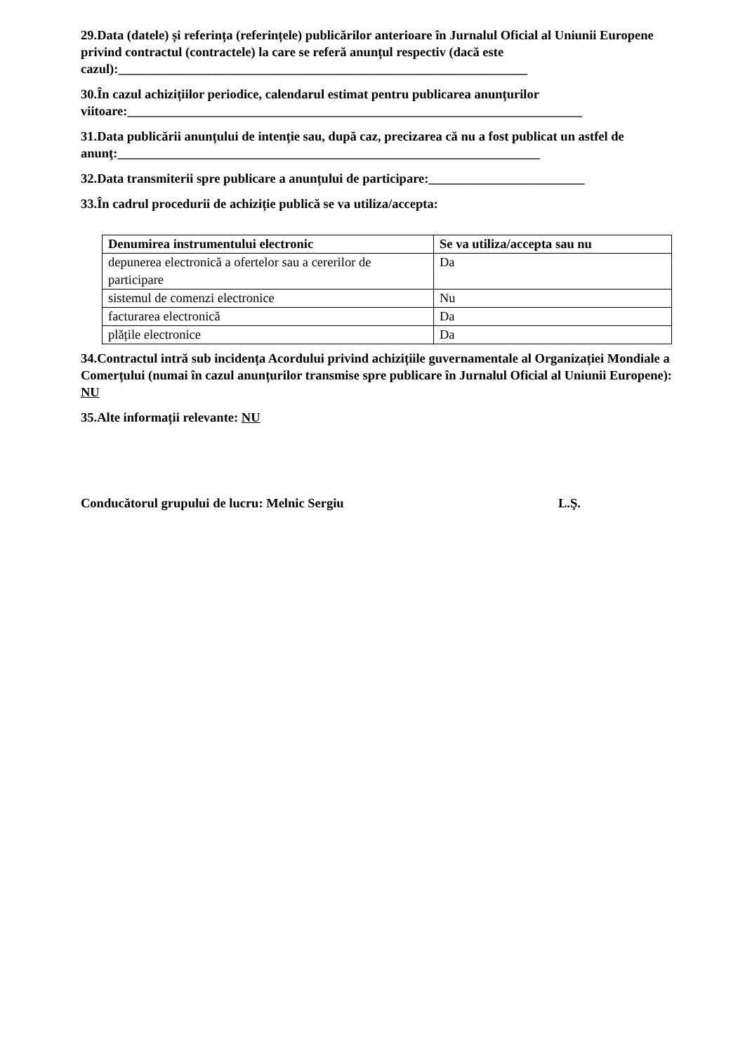29.Data (datele) și referința (referințele) publicărilor anterioare în Jurnalul Oficial al Uniunii Europene privind contractul (contractele) la care se referă anunțul respectiv (dacă este cazul):_______________________________________________________________
30.În cazul achizițiilor periodice, calendarul estimat pentru publicarea anunțurilor viitoare:______________________________________________________________________
31.Data publicării anunțului de intenție sau, după caz, precizarea că nu a fost publicat un astfel de anunţ:_________________________________________________________________
32.Data transmiterii spre publicare a anunțului de participare:________________________
33.În cadrul procedurii de achiziție publică se va utiliza/accepta:
| Denumirea instrumentului electronic | Se va utiliza/accepta sau nu |
| --- | --- |
| depunerea electronică a ofertelor sau a cererilor de participare | Da |
| sistemul de comenzi electronice | Nu |
| facturarea electronică | Da |
| plățile electronice | Da |
34.Contractul intră sub incidența Acordului privind achizițiile guvernamentale al Organizației Mondiale a Comerțului (numai în cazul anunțurilor transmise spre publicare în Jurnalul Oficial al Uniunii Europene): NU
35.Alte informații relevante: NU
Conducătorul grupului de lucru: Melnic Sergiu L.Ş.